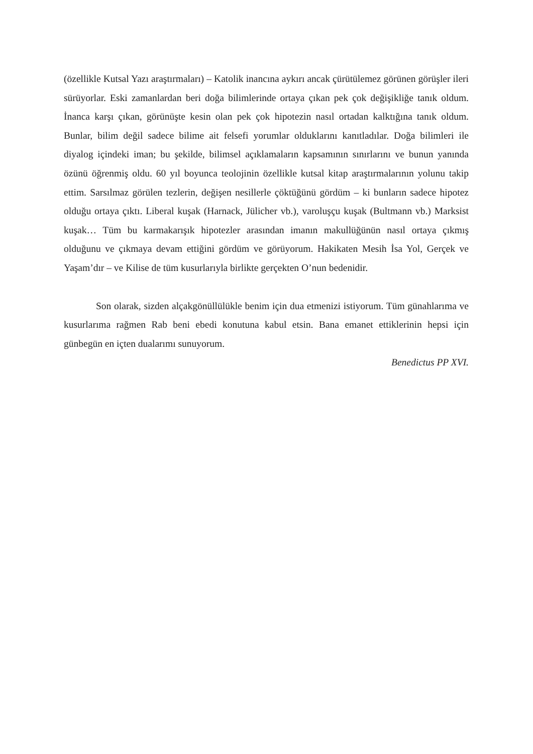(özellikle Kutsal Yazı araştırmaları) – Katolik inancına aykırı ancak çürütülemez görünen görüşler ileri sürüyorlar. Eski zamanlardan beri doğa bilimlerinde ortaya çıkan pek çok değişikliğe tanık oldum. İnanca karşı çıkan, görünüşte kesin olan pek çok hipotezin nasıl ortadan kalktığına tanık oldum. Bunlar, bilim değil sadece bilime ait felsefi yorumlar olduklarını kanıtladılar. Doğa bilimleri ile diyalog içindeki iman; bu şekilde, bilimsel açıklamaların kapsamının sınırlarını ve bunun yanında özünü öğrenmiş oldu. 60 yıl boyunca teolojinin özellikle kutsal kitap araştırmalarının yolunu takip ettim. Sarsılmaz görülen tezlerin, değişen nesillerle çöktüğünü gördüm – ki bunların sadece hipotez olduğu ortaya çıktı. Liberal kuşak (Harnack, Jülicher vb.), varoluşçu kuşak (Bultmann vb.) Marksist kuşak… Tüm bu karmakarışık hipotezler arasından imanın makullüğünün nasıl ortaya çıkmış olduğunu ve çıkmaya devam ettiğini gördüm ve görüyorum. Hakikaten Mesih İsa Yol, Gerçek ve Yaşam’dır – ve Kilise de tüm kusurlarıyla birlikte gerçekten O’nun bedenidir.
Son olarak, sizden alçakgönüllülükle benim için dua etmenizi istiyorum. Tüm günahlarıma ve kusurlarıma rağmen Rab beni ebedi konutuna kabul etsin. Bana emanet ettiklerinin hepsi için günbegün en içten dualarımı sunuyorum.
Benedictus PP XVI.